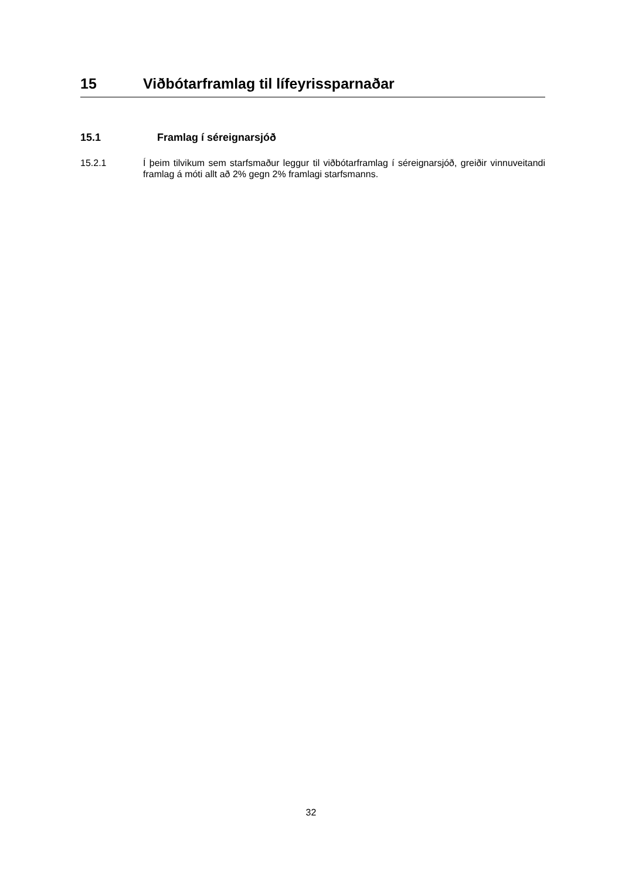15 Viðbótarframlag til lífeyrissparnaðar
15.1 Framlag í séreignarsjóð
15.2.1 Í þeim tilvikum sem starfsmaður leggur til viðbótarframlag í séreignarsjóð, greiðir vinnuveitandi framlag á móti allt að 2% gegn 2% framlagi starfsmanns.
32